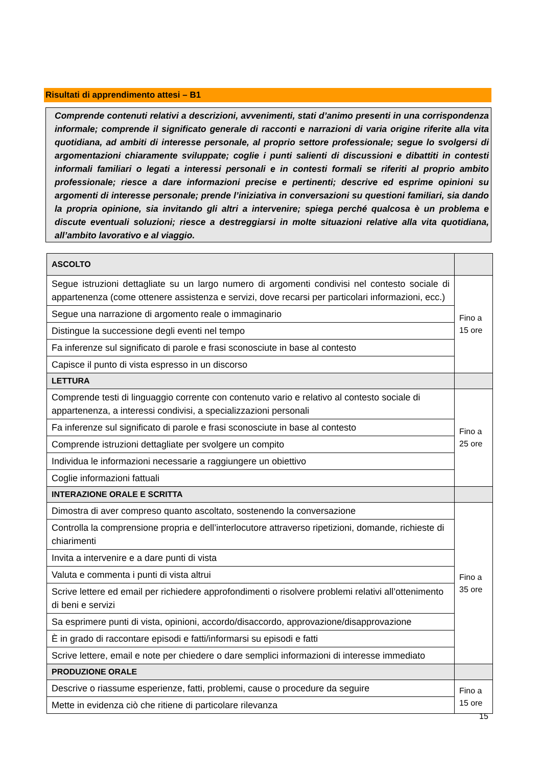Risultati di apprendimento attesi – B1
Comprende contenuti relativi a descrizioni, avvenimenti, stati d’animo presenti in una corrispondenza informale; comprende il significato generale di racconti e narrazioni di varia origine riferite alla vita quotidiana, ad ambiti di interesse personale, al proprio settore professionale; segue lo svolgersi di argomentazioni chiaramente sviluppate; coglie i punti salienti di discussioni e dibattiti in contesti informali familiari o legati a interessi personali e in contesti formali se riferiti al proprio ambito professionale; riesce a dare informazioni precise e pertinenti; descrive ed esprime opinioni su argomenti di interesse personale; prende l’iniziativa in conversazioni su questioni familiari, sia dando la propria opinione, sia invitando gli altri a intervenire; spiega perché qualcosa è un problema e discute eventuali soluzioni; riesce a destreggiarsi in molte situazioni relative alla vita quotidiana, all’ambito lavorativo e al viaggio.
| ASCOLTO | |
| Segue istruzioni dettagliate su un largo numero di argomenti condivisi nel contesto sociale di appartenenza (come ottenere assistenza e servizi, dove recarsi per particolari informazioni, ecc.) | Fino a 15 ore |
| Segue una narrazione di argomento reale o immaginario | |
| Distingue la successione degli eventi nel tempo | |
| Fa inferenze sul significato di parole e frasi sconosciute in base al contesto | |
| Capisce il punto di vista espresso in un discorso | |
| LETTURA | |
| Comprende testi di linguaggio corrente con contenuto vario e relativo al contesto sociale di appartenenza, a interessi condivisi, a specializzazioni personali | Fino a 25 ore |
| Fa inferenze sul significato di parole e frasi sconosciute in base al contesto | |
| Comprende istruzioni dettagliate per svolgere un compito | |
| Individua le informazioni necessarie a raggiungere un obiettivo | |
| Coglie informazioni fattuali | |
| INTERAZIONE ORALE E SCRITTA | |
| Dimostra di aver compreso quanto ascoltato, sostenendo la conversazione | Fino a 35 ore |
| Controlla la comprensione propria e dell’interlocutore attraverso ripetizioni, domande, richieste di chiarimenti | |
| Invita a intervenire e a dare punti di vista | |
| Valuta e commenta i punti di vista altrui | |
| Scrive lettere ed email per richiedere approfondimenti o risolvere problemi relativi all’ottenimento di beni e servizi | |
| Sa esprimere punti di vista, opinioni, accordo/disaccordo, approvazione/disapprovazione | |
| È in grado di raccontare episodi e fatti/informarsi su episodi e fatti | |
| Scrive lettere, email e note per chiedere o dare semplici informazioni di interesse immediato | |
| PRODUZIONE ORALE | |
| Descrive o riassume esperienze, fatti, problemi, cause o procedure da seguire | Fino a 15 ore |
| Mette in evidenza ciò che ritiene di particolare rilevanza | |
15